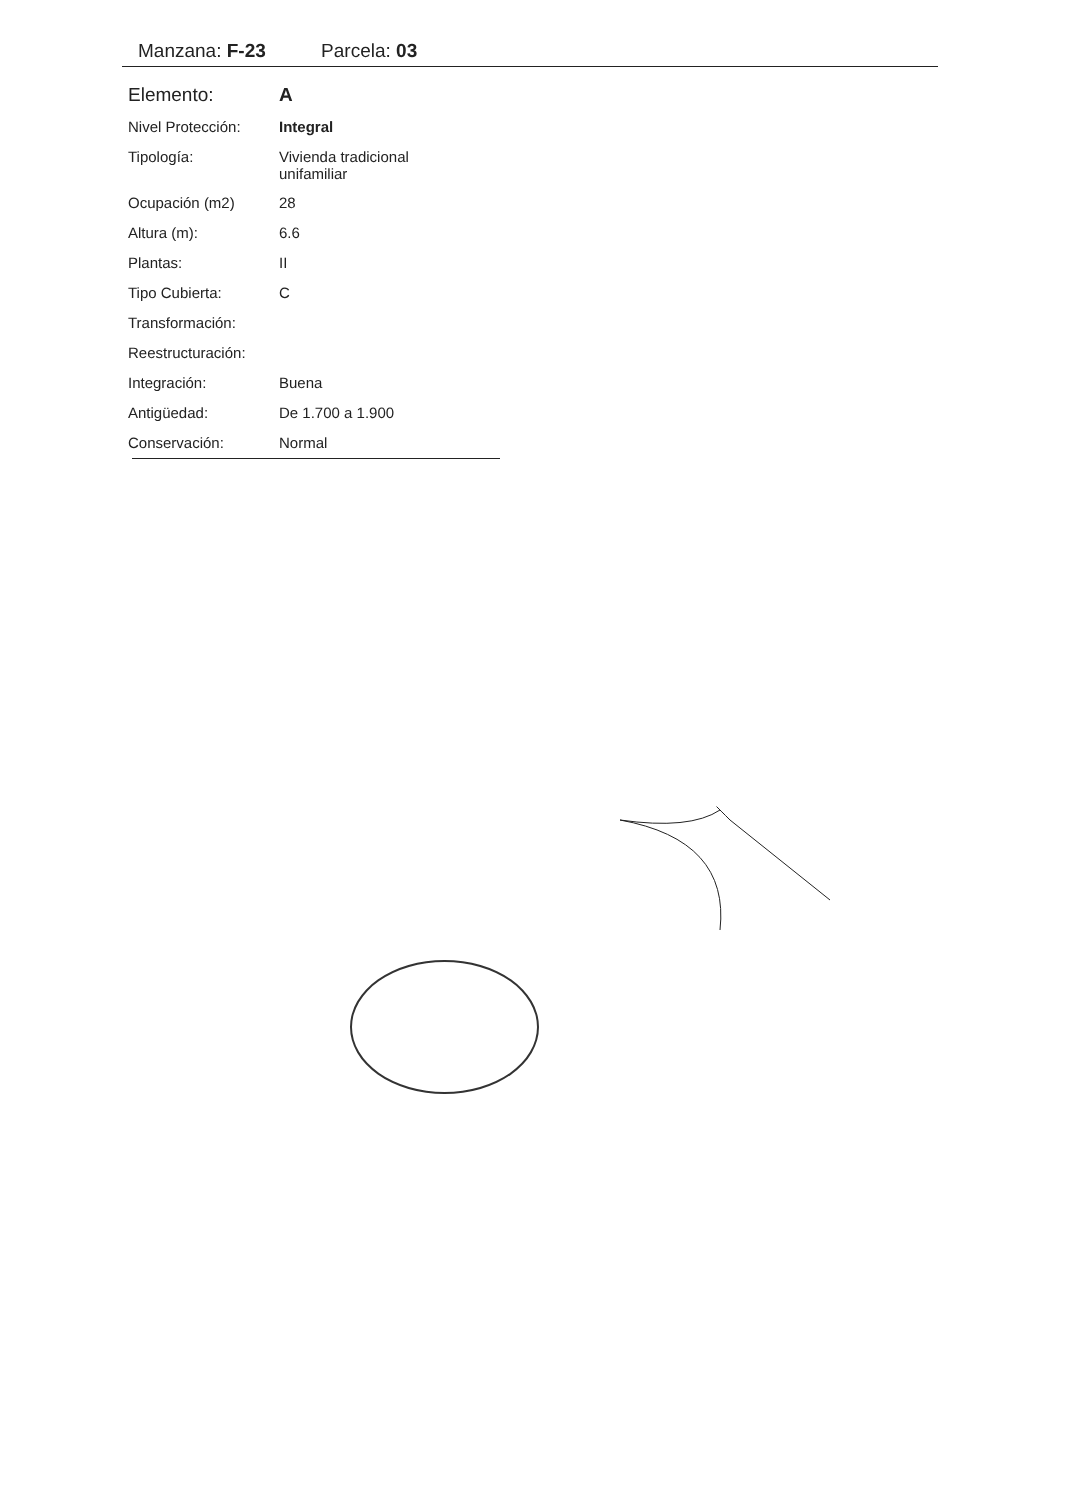Manzana: F-23 Parcela: 03
| Elemento: | A |
| Nivel Protección: | Integral |
| Tipología: | Vivienda tradicional unifamiliar |
| Ocupación (m2) | 28 |
| Altura (m): | 6.6 |
| Plantas: | II |
| Tipo Cubierta: | C |
| Transformación: | |
| Reestructuración: | |
| Integración: | Buena |
| Antigüedad: | De 1.700 a 1.900 |
| Conservación: | Normal |